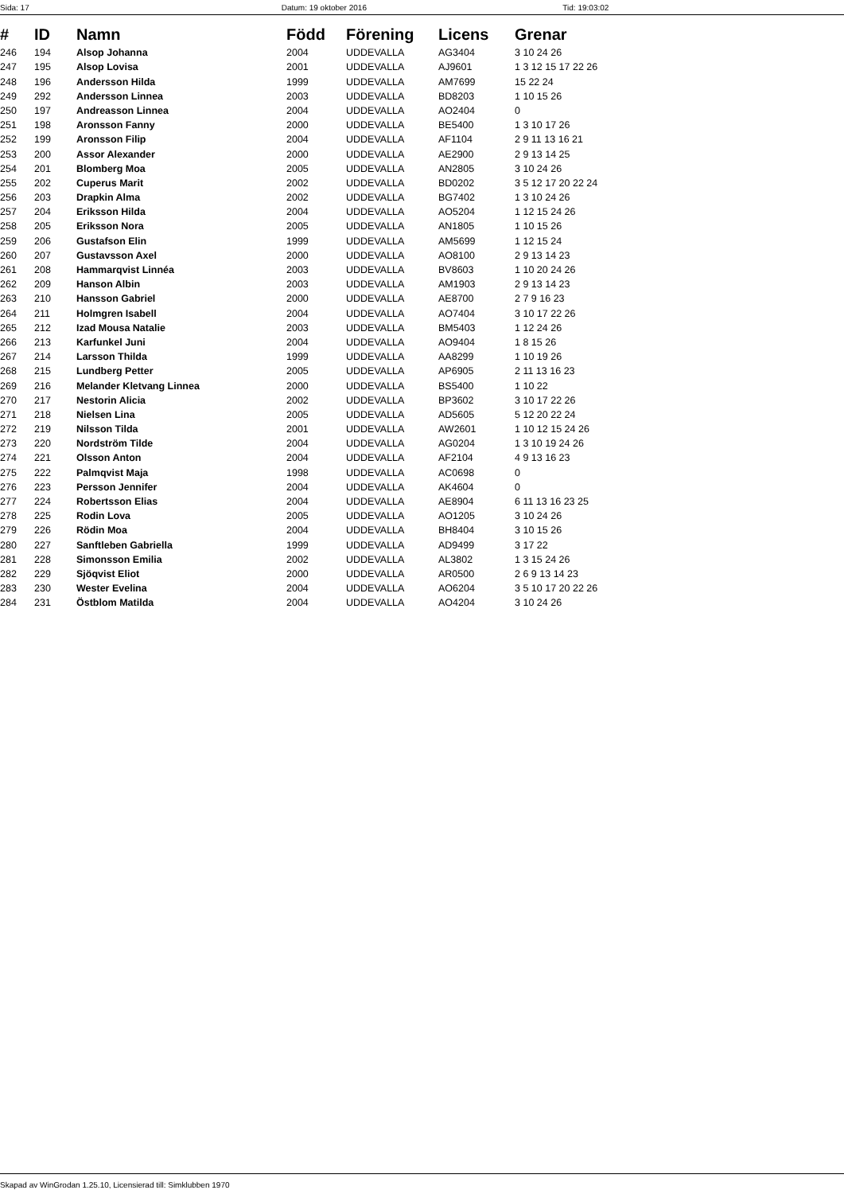Sida: 17 Datum: 19 oktober 2016 Tid: 19:03:02
| # | ID | Namn | Född | Förening | Licens | Grenar |
| --- | --- | --- | --- | --- | --- | --- |
| 246 | 194 | Alsop Johanna | 2004 | UDDEVALLA | AG3404 | 3 10 24 26 |
| 247 | 195 | Alsop Lovisa | 2001 | UDDEVALLA | AJ9601 | 1 3 12 15 17 22 26 |
| 248 | 196 | Andersson Hilda | 1999 | UDDEVALLA | AM7699 | 15 22 24 |
| 249 | 292 | Andersson Linnea | 2003 | UDDEVALLA | BD8203 | 1 10 15 26 |
| 250 | 197 | Andreasson Linnea | 2004 | UDDEVALLA | AO2404 | 0 |
| 251 | 198 | Aronsson Fanny | 2000 | UDDEVALLA | BE5400 | 1 3 10 17 26 |
| 252 | 199 | Aronsson Filip | 2004 | UDDEVALLA | AF1104 | 2 9 11 13 16 21 |
| 253 | 200 | Assor Alexander | 2000 | UDDEVALLA | AE2900 | 2 9 13 14 25 |
| 254 | 201 | Blomberg Moa | 2005 | UDDEVALLA | AN2805 | 3 10 24 26 |
| 255 | 202 | Cuperus Marit | 2002 | UDDEVALLA | BD0202 | 3 5 12 17 20 22 24 |
| 256 | 203 | Drapkin Alma | 2002 | UDDEVALLA | BG7402 | 1 3 10 24 26 |
| 257 | 204 | Eriksson Hilda | 2004 | UDDEVALLA | AO5204 | 1 12 15 24 26 |
| 258 | 205 | Eriksson Nora | 2005 | UDDEVALLA | AN1805 | 1 10 15 26 |
| 259 | 206 | Gustafson Elin | 1999 | UDDEVALLA | AM5699 | 1 12 15 24 |
| 260 | 207 | Gustavsson Axel | 2000 | UDDEVALLA | AO8100 | 2 9 13 14 23 |
| 261 | 208 | Hammarqvist Linnéa | 2003 | UDDEVALLA | BV8603 | 1 10 20 24 26 |
| 262 | 209 | Hanson Albin | 2003 | UDDEVALLA | AM1903 | 2 9 13 14 23 |
| 263 | 210 | Hansson Gabriel | 2000 | UDDEVALLA | AE8700 | 2 7 9 16 23 |
| 264 | 211 | Holmgren Isabell | 2004 | UDDEVALLA | AO7404 | 3 10 17 22 26 |
| 265 | 212 | Izad Mousa Natalie | 2003 | UDDEVALLA | BM5403 | 1 12 24 26 |
| 266 | 213 | Karfunkel Juni | 2004 | UDDEVALLA | AO9404 | 1 8 15 26 |
| 267 | 214 | Larsson Thilda | 1999 | UDDEVALLA | AA8299 | 1 10 19 26 |
| 268 | 215 | Lundberg Petter | 2005 | UDDEVALLA | AP6905 | 2 11 13 16 23 |
| 269 | 216 | Melander Kletvang Linnea | 2000 | UDDEVALLA | BS5400 | 1 10 22 |
| 270 | 217 | Nestorin Alicia | 2002 | UDDEVALLA | BP3602 | 3 10 17 22 26 |
| 271 | 218 | Nielsen Lina | 2005 | UDDEVALLA | AD5605 | 5 12 20 22 24 |
| 272 | 219 | Nilsson Tilda | 2001 | UDDEVALLA | AW2601 | 1 10 12 15 24 26 |
| 273 | 220 | Nordström Tilde | 2004 | UDDEVALLA | AG0204 | 1 3 10 19 24 26 |
| 274 | 221 | Olsson Anton | 2004 | UDDEVALLA | AF2104 | 4 9 13 16 23 |
| 275 | 222 | Palmqvist Maja | 1998 | UDDEVALLA | AC0698 | 0 |
| 276 | 223 | Persson Jennifer | 2004 | UDDEVALLA | AK4604 | 0 |
| 277 | 224 | Robertsson Elias | 2004 | UDDEVALLA | AE8904 | 6 11 13 16 23 25 |
| 278 | 225 | Rodin Lova | 2005 | UDDEVALLA | AO1205 | 3 10 24 26 |
| 279 | 226 | Rödin Moa | 2004 | UDDEVALLA | BH8404 | 3 10 15 26 |
| 280 | 227 | Sanftleben Gabriella | 1999 | UDDEVALLA | AD9499 | 3 17 22 |
| 281 | 228 | Simonsson Emilia | 2002 | UDDEVALLA | AL3802 | 1 3 15 24 26 |
| 282 | 229 | Sjöqvist Eliot | 2000 | UDDEVALLA | AR0500 | 2 6 9 13 14 23 |
| 283 | 230 | Wester Evelina | 2004 | UDDEVALLA | AO6204 | 3 5 10 17 20 22 26 |
| 284 | 231 | Östblom Matilda | 2004 | UDDEVALLA | AO4204 | 3 10 24 26 |
Skapad av WinGrodan 1.25.10, Licensierad till: Simklubben 1970